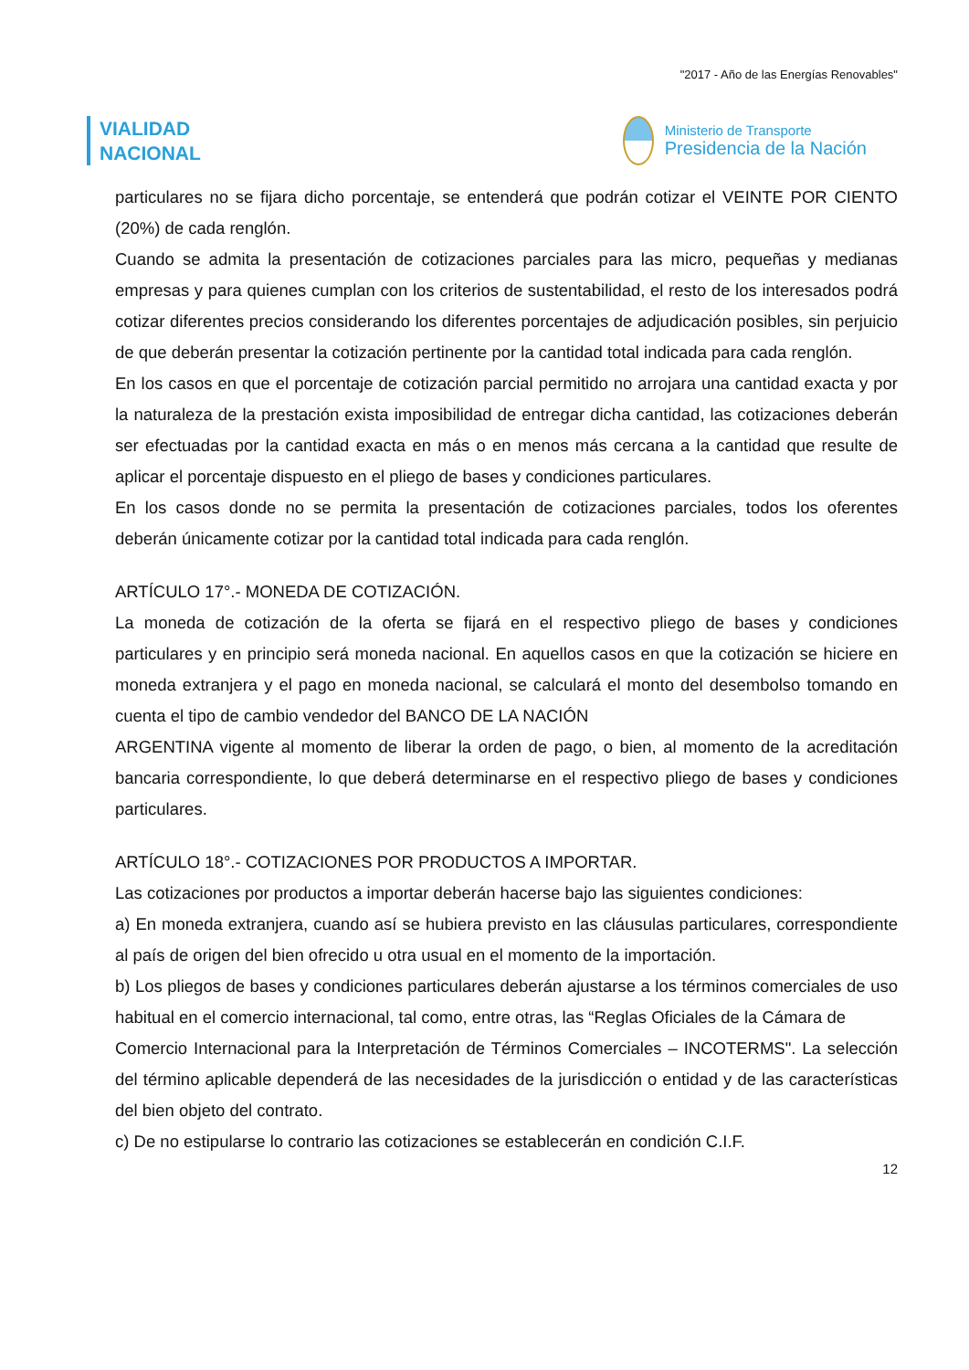"2017 - Año de las Energías Renovables"
VIALIDAD
NACIONAL
Ministerio de Transporte
Presidencia de la Nación
particulares no se fijara dicho porcentaje, se entenderá que podrán cotizar el VEINTE POR CIENTO (20%) de cada renglón.
Cuando se admita la presentación de cotizaciones parciales para las micro, pequeñas y medianas empresas y para quienes cumplan con los criterios de sustentabilidad, el resto de los interesados podrá cotizar diferentes precios considerando los diferentes porcentajes de adjudicación posibles, sin perjuicio de que deberán presentar la cotización pertinente por la cantidad total indicada para cada renglón.
En los casos en que el porcentaje de cotización parcial permitido no arrojara una cantidad exacta y por la naturaleza de la prestación exista imposibilidad de entregar dicha cantidad, las cotizaciones deberán ser efectuadas por la cantidad exacta en más o en menos más cercana a la cantidad que resulte de aplicar el porcentaje dispuesto en el pliego de bases y condiciones particulares.
En los casos donde no se permita la presentación de cotizaciones parciales, todos los oferentes deberán únicamente cotizar por la cantidad total indicada para cada renglón.
ARTÍCULO 17°.- MONEDA DE COTIZACIÓN.
La moneda de cotización de la oferta se fijará en el respectivo pliego de bases y condiciones particulares y en principio será moneda nacional. En aquellos casos en que la cotización se hiciere en moneda extranjera y el pago en moneda nacional, se calculará el monto del desembolso tomando en cuenta el tipo de cambio vendedor del BANCO DE LA NACIÓN
ARGENTINA vigente al momento de liberar la orden de pago, o bien, al momento de la acreditación bancaria correspondiente, lo que deberá determinarse en el respectivo pliego de bases y condiciones particulares.
ARTÍCULO 18°.- COTIZACIONES POR PRODUCTOS A IMPORTAR.
Las cotizaciones por productos a importar deberán hacerse bajo las siguientes condiciones:
a) En moneda extranjera, cuando así se hubiera previsto en las cláusulas particulares, correspondiente al país de origen del bien ofrecido u otra usual en el momento de la importación.
b) Los pliegos de bases y condiciones particulares deberán ajustarse a los términos comerciales de uso habitual en el comercio internacional, tal como, entre otras, las “Reglas Oficiales de la Cámara de
Comercio Internacional para la Interpretación de Términos Comerciales – INCOTERMS". La selección del término aplicable dependerá de las necesidades de la jurisdicción o entidad y de las características del bien objeto del contrato.
c) De no estipularse lo contrario las cotizaciones se establecerán en condición C.I.F.
12